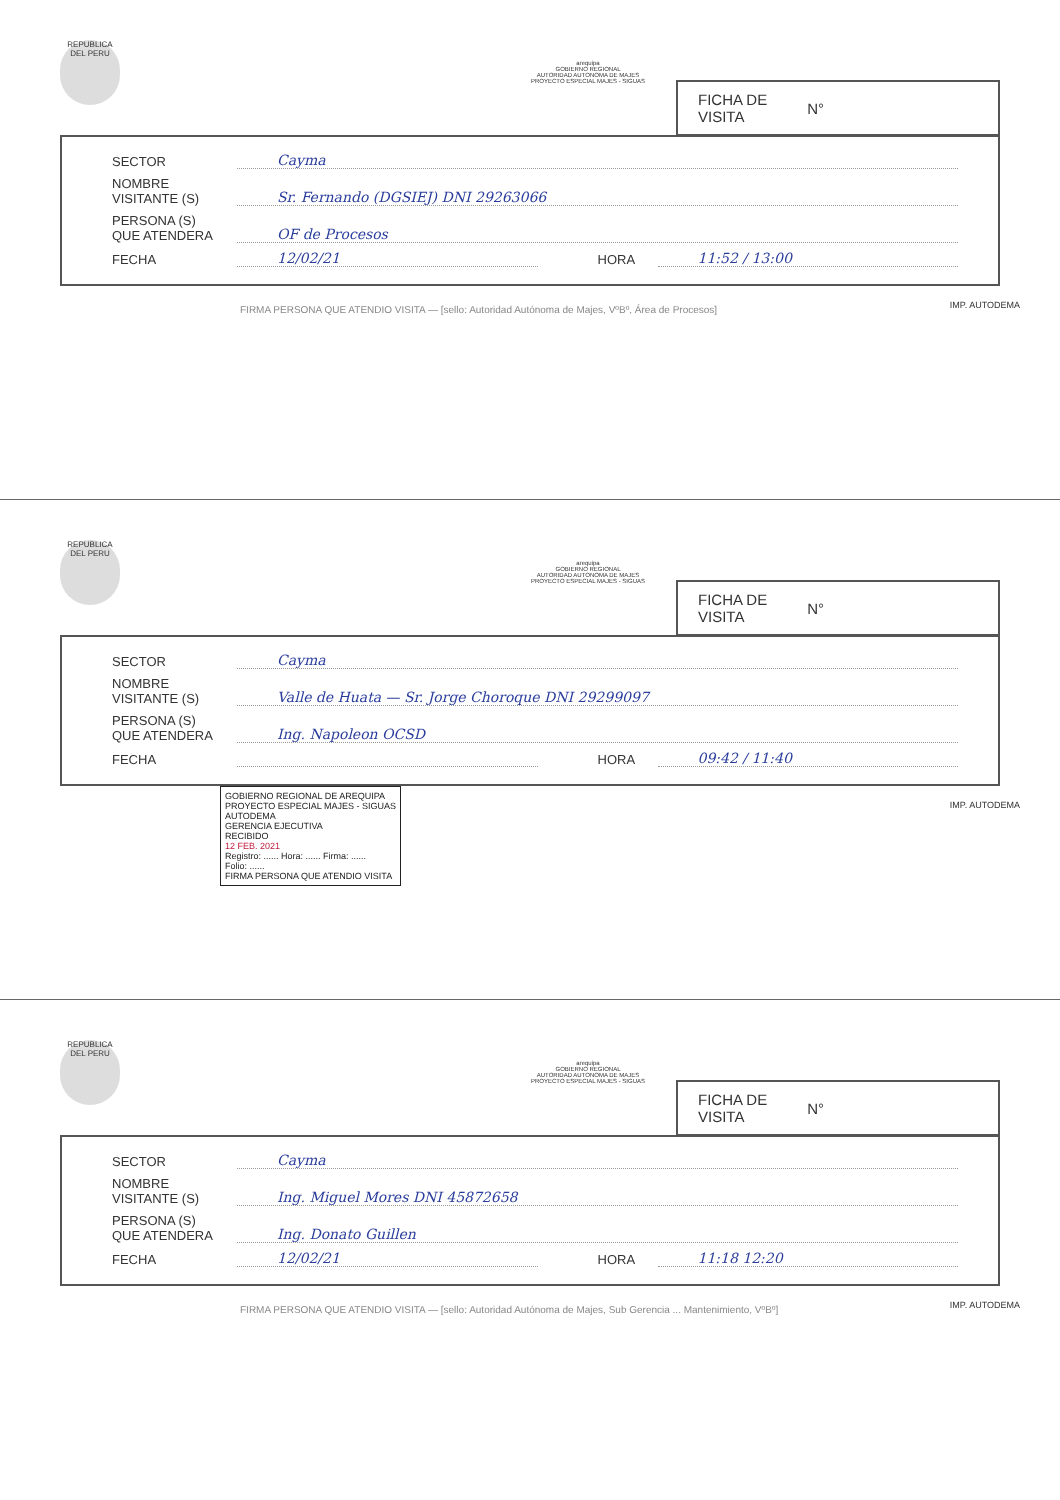REPUBLICA DEL PERU
arequipa
GOBIERNO REGIONAL
AUTORIDAD AUTONOMA DE MAJES
PROYECTO ESPECIAL MAJES - SIGUAS
FICHA DE
VISITA N°
SECTOR Cayma
NOMBRE
VISITANTE (S) Sr. Fernando (DGSIEJ) DNI 29263066
PERSONA (S)
QUE ATENDERA OF de Procesos
FECHA 12/02/21 HORA 11:52 / 13:00
IMP. AUTODEMA
FIRMA PERSONA QUE ATENDIO VISITA — [sello: Autoridad Autónoma de Majes, VºBº, Área de Procesos]
REPUBLICA DEL PERU
arequipa
GOBIERNO REGIONAL
AUTORIDAD AUTONOMA DE MAJES
PROYECTO ESPECIAL MAJES - SIGUAS
FICHA DE
VISITA N°
SECTOR Cayma
NOMBRE
VISITANTE (S) Valle de Huata — Sr. Jorge Choroque DNI 29299097
PERSONA (S)
QUE ATENDERA Ing. Napoleon OCSD
FECHA HORA 09:42 / 11:40
IMP. AUTODEMA
GOBIERNO REGIONAL DE AREQUIPA
PROYECTO ESPECIAL MAJES - SIGUAS
AUTODEMA
GERENCIA EJECUTIVA
RECIBIDO
12 FEB. 2021
Registro: ...... Hora: ...... Firma: ......
Folio: ......
FIRMA PERSONA QUE ATENDIO VISITA
REPUBLICA DEL PERU
arequipa
GOBIERNO REGIONAL
AUTORIDAD AUTONOMA DE MAJES
PROYECTO ESPECIAL MAJES - SIGUAS
FICHA DE
VISITA N°
SECTOR Cayma
NOMBRE
VISITANTE (S) Ing. Miguel Mores DNI 45872658
PERSONA (S)
QUE ATENDERA Ing. Donato Guillen
FECHA 12/02/21 HORA 11:18 12:20
IMP. AUTODEMA
FIRMA PERSONA QUE ATENDIO VISITA — [sello: Autoridad Autónoma de Majes, Sub Gerencia ... Mantenimiento, VºBº]